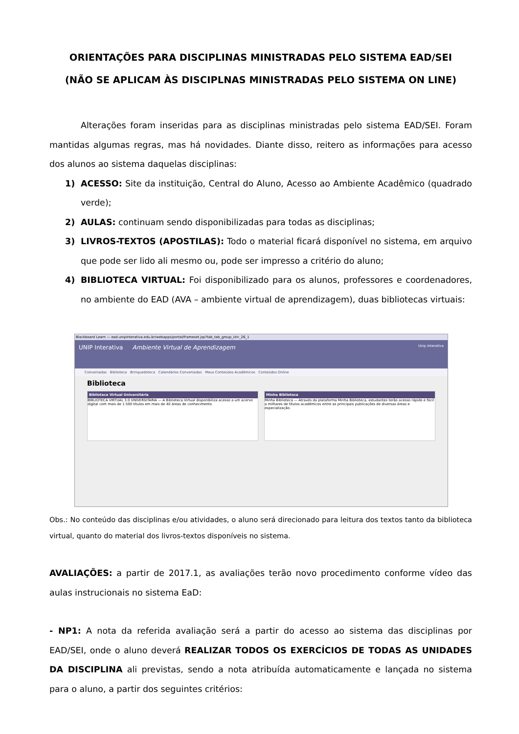ORIENTAÇÕES PARA DISCIPLINAS MINISTRADAS PELO SISTEMA EAD/SEI
(NÃO SE APLICAM ÀS DISCIPLNAS MINISTRADAS PELO SISTEMA ON LINE)
Alterações foram inseridas para as disciplinas ministradas pelo sistema EAD/SEI. Foram mantidas algumas regras, mas há novidades. Diante disso, reitero as informações para acesso dos alunos ao sistema daquelas disciplinas:
1) ACESSO: Site da instituição, Central do Aluno, Acesso ao Ambiente Acadêmico (quadrado verde);
2) AULAS: continuam sendo disponibilizadas para todas as disciplinas;
3) LIVROS-TEXTOS (APOSTILAS): Todo o material ficará disponível no sistema, em arquivo que pode ser lido ali mesmo ou, pode ser impresso a critério do aluno;
4) BIBLIOTECA VIRTUAL: Foi disponibilizado para os alunos, professores e coordenadores, no ambiente do EAD (AVA – ambiente virtual de aprendizagem), duas bibliotecas virtuais:
Blackboard Learn — ead.unipinterativa.edu.br/webapps/portal/frameset.jsp?tab_tab_group_id=_26_1
UNIP Interativa Ambiente Virtual de Aprendizagem Unip Interativa
Conveniadas Biblioteca Brinquedoteca Calendários Conveniadas Meus Conteúdos Acadêmicos Conteúdos Online
Biblioteca
Biblioteca Virtual Universitária
BIBLIOTECA VIRTUAL 3.0 UNIVERSITÁRIA — A Biblioteca Virtual disponibiliza acesso a um acervo digital com mais de 1.500 títulos em mais de 40 áreas de conhecimento.
Minha Biblioteca
Minha Biblioteca — Através da plataforma Minha Biblioteca, estudantes terão acesso rápido e fácil a milhares de títulos acadêmicos entre as principais publicações de diversas áreas e especialização.
Obs.: No conteúdo das disciplinas e/ou atividades, o aluno será direcionado para leitura dos textos tanto da biblioteca virtual, quanto do material dos livros-textos disponíveis no sistema.
AVALIAÇÕES: a partir de 2017.1, as avaliações terão novo procedimento conforme vídeo das aulas instrucionais no sistema EaD:
- NP1: A nota da referida avaliação será a partir do acesso ao sistema das disciplinas por EAD/SEI, onde o aluno deverá REALIZAR TODOS OS EXERCÍCIOS DE TODAS AS UNIDADES DA DISCIPLINA ali previstas, sendo a nota atribuída automaticamente e lançada no sistema para o aluno, a partir dos seguintes critérios: